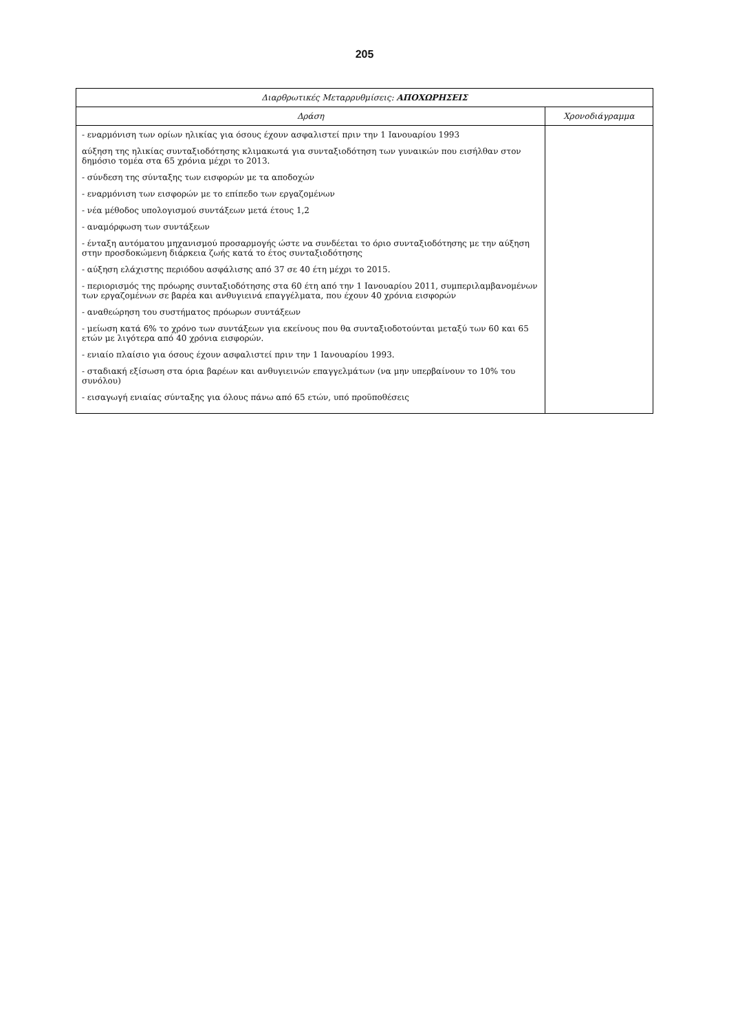205
| Διαρθρωτικές Μεταρρυθμίσεις: ΑΠΟΧΩΡΗΣΕΙΣ | |
| --- | --- |
| Δράση | Χρονοδιάγραμμα |
| - εναρμόνιση των ορίων ηλικίας για όσους έχουν ασφαλιστεί πριν την 1 Ιανουαρίου 1993 αύξηση της ηλικίας συνταξιοδότησης κλιμακωτά για συνταξιοδότηση των γυναικών που εισήλθαν στον δημόσιο τομέα στα 65 χρόνια μέχρι το 2013. - σύνδεση της σύνταξης των εισφορών με τα αποδοχών - εναρμόνιση των εισφορών με το επίπεδο των εργαζομένων - νέα μέθοδος υπολογισμού συντάξεων μετά έτους 1,2 - αναμόρφωση των συντάξεων - ένταξη αυτόματου μηχανισμού προσαρμογής ώστε να συνδέεται το όριο συνταξιοδότησης με την αύξηση στην προσδοκώμενη διάρκεια ζωής κατά το έτος συνταξιοδότησης - αύξηση ελάχιστης περιόδου ασφάλισης από 37 σε 40 έτη μέχρι το 2015. - περιορισμός της πρόωρης συνταξιοδότησης στα 60 έτη από την 1 Ιανουαρίου 2011, συμπεριλαμβανομένων των εργαζομένων σε βαρέα και ανθυγιεινά επαγγέλματα, που έχουν 40 χρόνια εισφορών - αναθεώρηση του συστήματος πρόωρων συντάξεων - μείωση κατά 6% το χρόνο των συντάξεων για εκείνους που θα συνταξιοδοτούνται μεταξύ των 60 και 65 ετών με λιγότερα από 40 χρόνια εισφορών. - ενιαίο πλαίσιο για όσους έχουν ασφαλιστεί πριν την 1 Ιανουαρίου 1993. - σταδιακή εξίσωση στα όρια βαρέων και ανθυγιεινών επαγγελμάτων (να μην υπερβαίνουν το 10% του συνόλου) - εισαγωγή ενιαίας σύνταξης για όλους πάνω από 65 ετών, υπό προϋποθέσεις | |